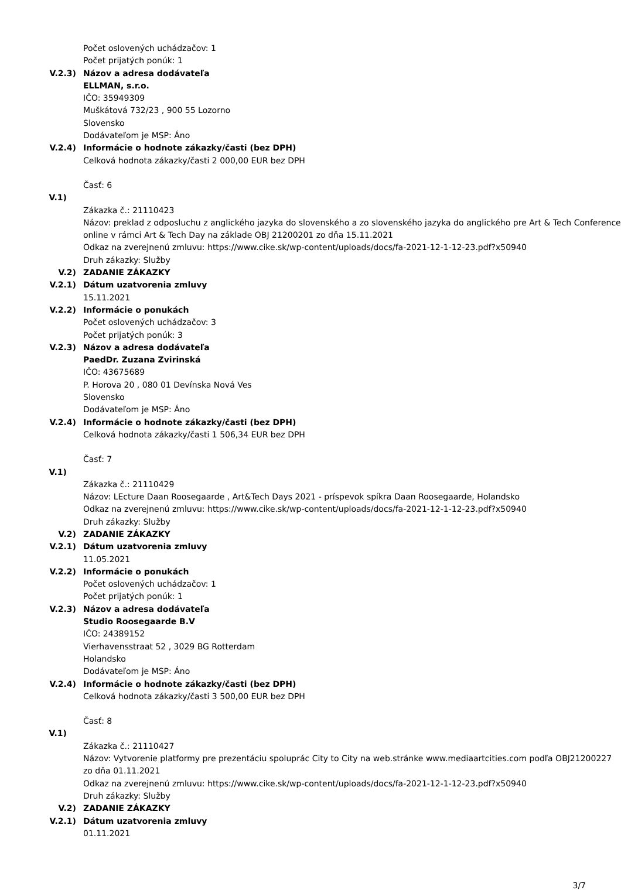Počet oslovených uchádzačov: 1
Počet prijatých ponúk: 1
V.2.3) Názov a adresa dodávateľa
ELLMAN, s.r.o.
IČO: 35949309
Muškátová 732/23 , 900 55 Lozorno
Slovensko
Dodávateľom je MSP: Áno
V.2.4) Informácie o hodnote zákazky/časti (bez DPH)
Celková hodnota zákazky/časti 2 000,00 EUR bez DPH
Časť: 6
V.1)
Zákazka č.: 21110423
Názov: preklad z odposluchu z anglického jazyka do slovenského a zo slovenského jazyka do anglického pre Art & Tech Conference online v rámci Art & Tech Day na základe OBJ 21200201 zo dňa 15.11.2021
Odkaz na zverejnenú zmluvu: https://www.cike.sk/wp-content/uploads/docs/fa-2021-12-1-12-23.pdf?x50940
Druh zákazky: Služby
V.2) ZADANIE ZÁKAZKY
V.2.1) Dátum uzatvorenia zmluvy
15.11.2021
V.2.2) Informácie o ponukách
Počet oslovených uchádzačov: 3
Počet prijatých ponúk: 3
V.2.3) Názov a adresa dodávateľa
PaedDr. Zuzana Zvirinská
IČO: 43675689
P. Horova 20 , 080 01 Devínska Nová Ves
Slovensko
Dodávateľom je MSP: Áno
V.2.4) Informácie o hodnote zákazky/časti (bez DPH)
Celková hodnota zákazky/časti 1 506,34 EUR bez DPH
Časť: 7
V.1)
Zákazka č.: 21110429
Názov: LEcture Daan Roosegaarde , Art&Tech Days 2021 - príspevok spíkra Daan Roosegaarde, Holandsko
Odkaz na zverejnenú zmluvu: https://www.cike.sk/wp-content/uploads/docs/fa-2021-12-1-12-23.pdf?x50940
Druh zákazky: Služby
V.2) ZADANIE ZÁKAZKY
V.2.1) Dátum uzatvorenia zmluvy
11.05.2021
V.2.2) Informácie o ponukách
Počet oslovených uchádzačov: 1
Počet prijatých ponúk: 1
V.2.3) Názov a adresa dodávateľa
Studio Roosegaarde B.V
IČO: 24389152
Vierhavensstraat 52 , 3029 BG Rotterdam
Holandsko
Dodávateľom je MSP: Áno
V.2.4) Informácie o hodnote zákazky/časti (bez DPH)
Celková hodnota zákazky/časti 3 500,00 EUR bez DPH
Časť: 8
V.1)
Zákazka č.: 21110427
Názov: Vytvorenie platformy pre prezentáciu spoluprác City to City na web.stránke www.mediaartcities.com podľa OBJ21200227 zo dňa 01.11.2021
Odkaz na zverejnenú zmluvu: https://www.cike.sk/wp-content/uploads/docs/fa-2021-12-1-12-23.pdf?x50940
Druh zákazky: Služby
V.2) ZADANIE ZÁKAZKY
V.2.1) Dátum uzatvorenia zmluvy
01.11.2021
3/7